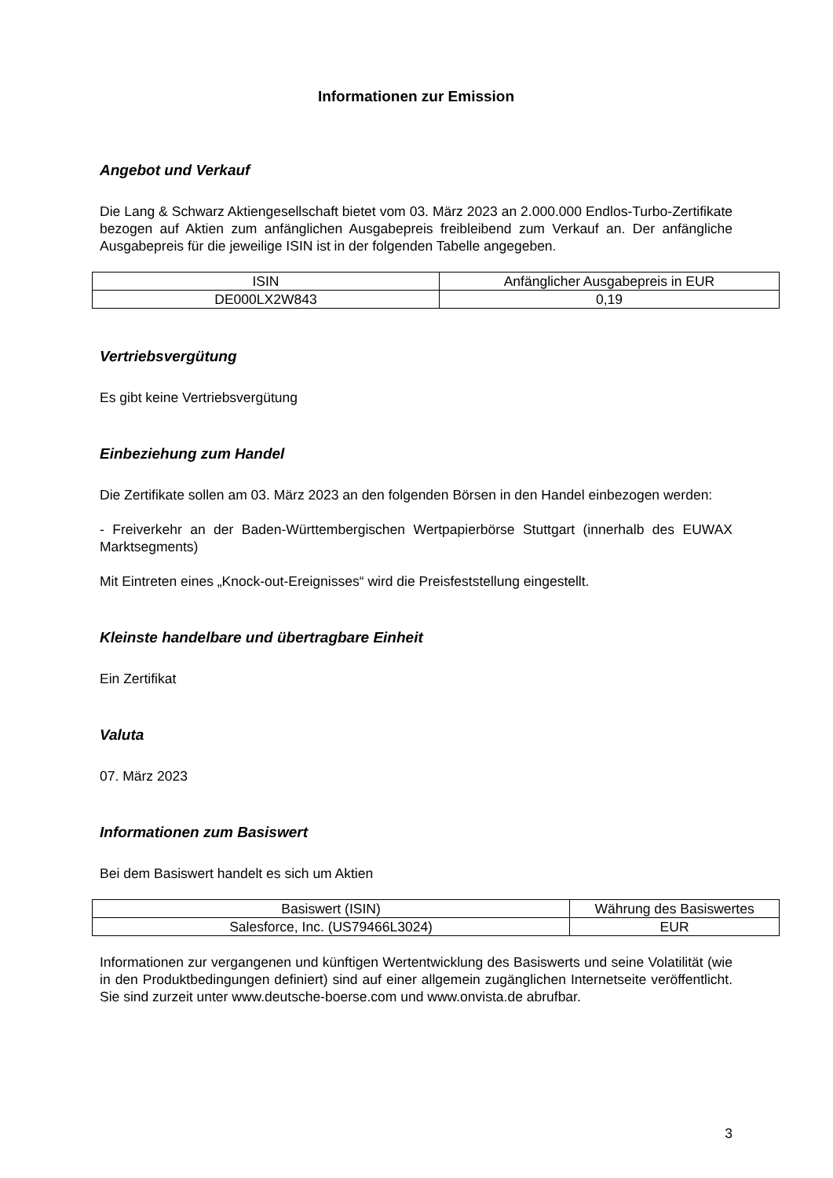Informationen zur Emission
Angebot und Verkauf
Die Lang & Schwarz Aktiengesellschaft bietet vom 03. März 2023 an 2.000.000 Endlos-Turbo-Zertifikate bezogen auf Aktien zum anfänglichen Ausgabepreis freibleibend zum Verkauf an. Der anfängliche Ausgabepreis für die jeweilige ISIN ist in der folgenden Tabelle angegeben.
| ISIN | Anfänglicher Ausgabepreis in EUR |
| DE000LX2W843 | 0,19 |
Vertriebsvergütung
Es gibt keine Vertriebsvergütung
Einbeziehung zum Handel
Die Zertifikate sollen am 03. März 2023 an den folgenden Börsen in den Handel einbezogen werden:
- Freiverkehr an der Baden-Württembergischen Wertpapierbörse Stuttgart (innerhalb des EUWAX Marktsegments)
Mit Eintreten eines „Knock-out-Ereignisses“ wird die Preisfeststellung eingestellt.
Kleinste handelbare und übertragbare Einheit
Ein Zertifikat
Valuta
07. März 2023
Informationen zum Basiswert
Bei dem Basiswert handelt es sich um Aktien
| Basiswert (ISIN) | Währung des Basiswertes |
| Salesforce, Inc. (US79466L3024) | EUR |
Informationen zur vergangenen und künftigen Wertentwicklung des Basiswerts und seine Volatilität (wie in den Produktbedingungen definiert) sind auf einer allgemein zugänglichen Internetseite veröffentlicht. Sie sind zurzeit unter www.deutsche-boerse.com und www.onvista.de abrufbar.
3